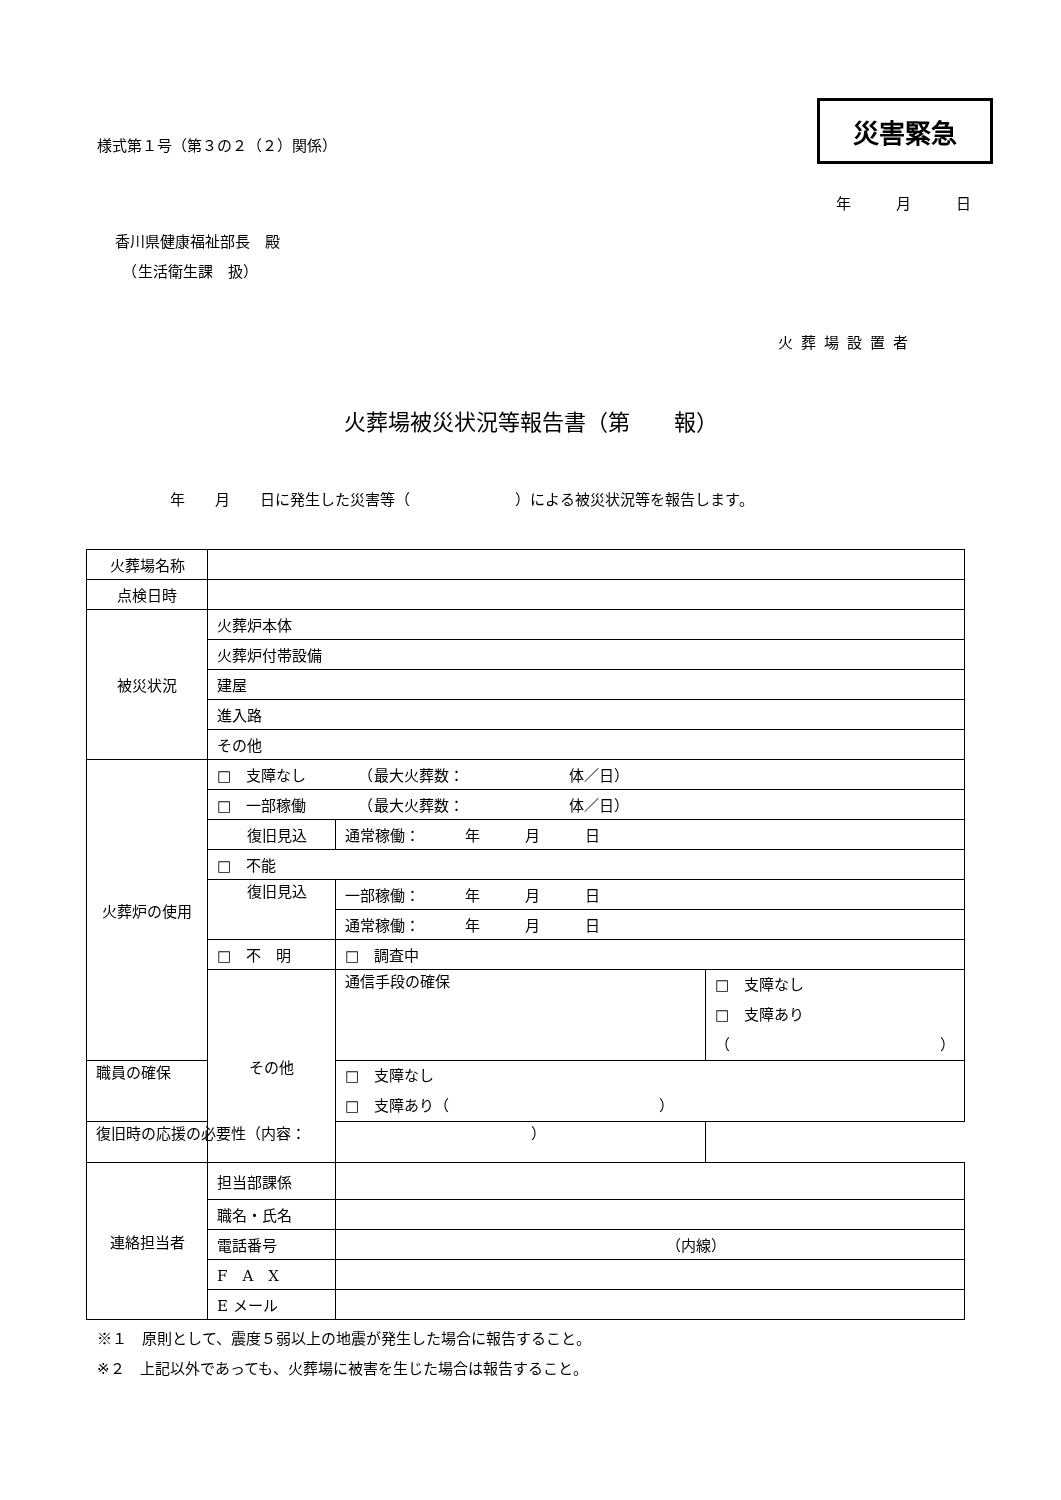様式第１号（第３の２（２）関係）
災害緊急
年　　　月　　　日
香川県健康福祉部長　殿
　（生活衛生課　扱）
火葬場設置者
火葬場被災状況等報告書（第　　報）
年　　月　　日に発生した災害等（　　　　　　　）による被災状況等を報告します。
| 火葬場名称 | | | |
| 点検日時 | | | |
| 被災状況 | 火葬炉本体 | | |
| | 火葬炉付帯設備 | | |
| | 建屋 | | |
| | 進入路 | | |
| | その他 | | |
| 火葬炉の使用 | □ 支障なし （最大火葬数： 体／日） | | |
| | □ 一部稼働 （最大火葬数： 体／日） | | |
| | 復旧見込 | 通常稼働： 年 月 日 | |
| | □ 不能 | | |
| | 復旧見込 | 一部稼働： 年 月 日 | |
| | | 通常稼働： 年 月 日 | |
| | □ 不 明 | □ 調査中 | |
| | その他 | 通信手段の確保 | □ 支障なし □ 支障あり（ ） |
| 職員の確保 | | □ 支障なし □ 支障あり（ ） | |
| 復旧時の応援の必要性（内容： ） | | | |
| 連絡担当者 | 担当部課係 | | |
| | 職名・氏名 | | |
| | 電話番号 | （内線） | |
| | F A X | | |
| | E メール | | |
※１　原則として、震度５弱以上の地震が発生した場合に報告すること。
※２　上記以外であっても、火葬場に被害を生じた場合は報告すること。